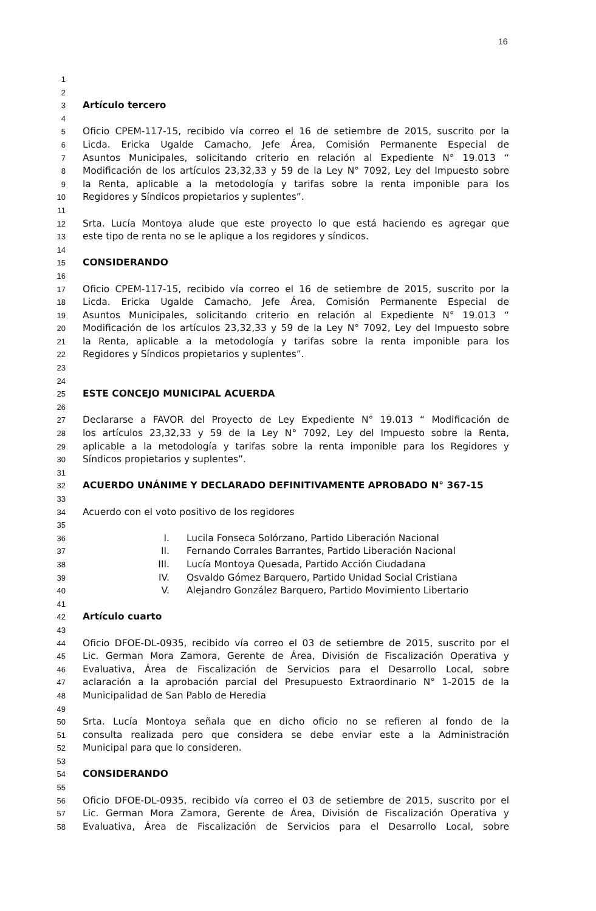16
1
2
3
Artículo tercero
4
5
Oficio CPEM-117-15, recibido vía correo el 16 de setiembre de 2015, suscrito por la
6
Licda. Ericka Ugalde Camacho, Jefe Área, Comisión Permanente Especial de
7
Asuntos Municipales, solicitando criterio en relación al Expediente N° 19.013 “
8
Modificación de los artículos 23,32,33 y 59 de la Ley N° 7092, Ley del Impuesto sobre
9
la Renta, aplicable a la metodología y tarifas sobre la renta imponible para los
10
Regidores y Síndicos propietarios y suplentes”.
11
12
Srta. Lucía Montoya alude que este proyecto lo que está haciendo es agregar que
13
este tipo de renta no se le aplique a los regidores y síndicos.
14
15
CONSIDERANDO
16
17
Oficio CPEM-117-15, recibido vía correo el 16 de setiembre de 2015, suscrito por la
18
Licda. Ericka Ugalde Camacho, Jefe Área, Comisión Permanente Especial de
19
Asuntos Municipales, solicitando criterio en relación al Expediente N° 19.013 “
20
Modificación de los artículos 23,32,33 y 59 de la Ley N° 7092, Ley del Impuesto sobre
21
la Renta, aplicable a la metodología y tarifas sobre la renta imponible para los
22
Regidores y Síndicos propietarios y suplentes”.
23
24
25
ESTE CONCEJO MUNICIPAL ACUERDA
26
27
Declararse a FAVOR del Proyecto de Ley Expediente N° 19.013 “ Modificación de
28
los artículos 23,32,33 y 59 de la Ley N° 7092, Ley del Impuesto sobre la Renta,
29
aplicable a la metodología y tarifas sobre la renta imponible para los Regidores y
30
Síndicos propietarios y suplentes”.
31
32
ACUERDO UNÁNIME Y DECLARADO DEFINITIVAMENTE APROBADO N° 367-15
33
34
Acuerdo con el voto positivo de los regidores
35
36
I. Lucila Fonseca Solórzano, Partido Liberación Nacional
37
II. Fernando Corrales Barrantes, Partido Liberación Nacional
38
III. Lucía Montoya Quesada, Partido Acción Ciudadana
39
IV. Osvaldo Gómez Barquero, Partido Unidad Social Cristiana
40
V. Alejandro González Barquero, Partido Movimiento Libertario
41
42
Artículo cuarto
43
44
Oficio DFOE-DL-0935, recibido vía correo el 03 de setiembre de 2015, suscrito por el
45
Lic. German Mora Zamora, Gerente de Área, División de Fiscalización Operativa y
46
Evaluativa, Área de Fiscalización de Servicios para el Desarrollo Local, sobre
47
aclaración a la aprobación parcial del Presupuesto Extraordinario N° 1-2015 de la
48
Municipalidad de San Pablo de Heredia
49
50
Srta. Lucía Montoya señala que en dicho oficio no se refieren al fondo de la
51
consulta realizada pero que considera se debe enviar este a la Administración
52
Municipal para que lo consideren.
53
54
CONSIDERANDO
55
56
Oficio DFOE-DL-0935, recibido vía correo el 03 de setiembre de 2015, suscrito por el
57
Lic. German Mora Zamora, Gerente de Área, División de Fiscalización Operativa y
58
Evaluativa, Área de Fiscalización de Servicios para el Desarrollo Local, sobre